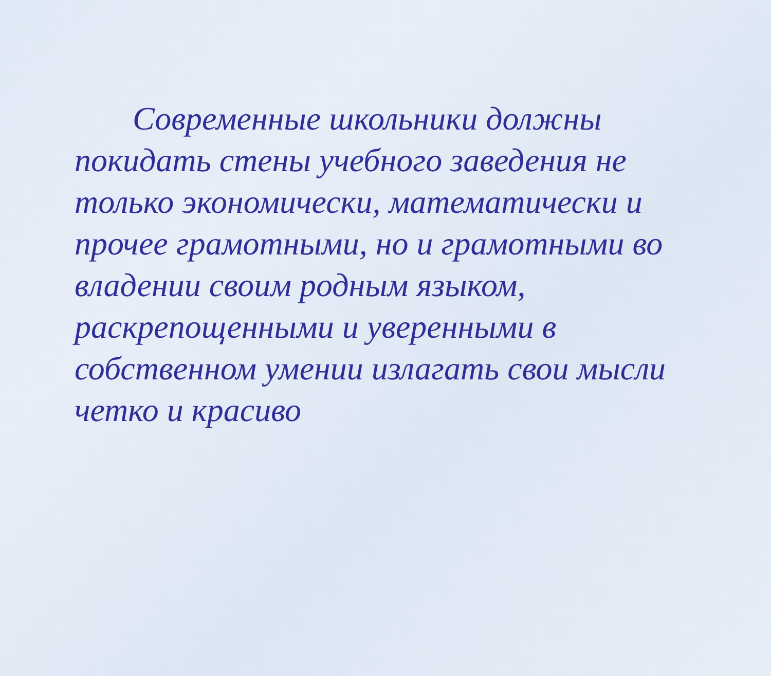Современные школьники должны покидать стены учебного заведения не только экономически, математически и прочее грамотными, но и грамотными во владении своим родным языком, раскрепощенными и уверенными в собственном умении излагать свои мысли четко и красиво